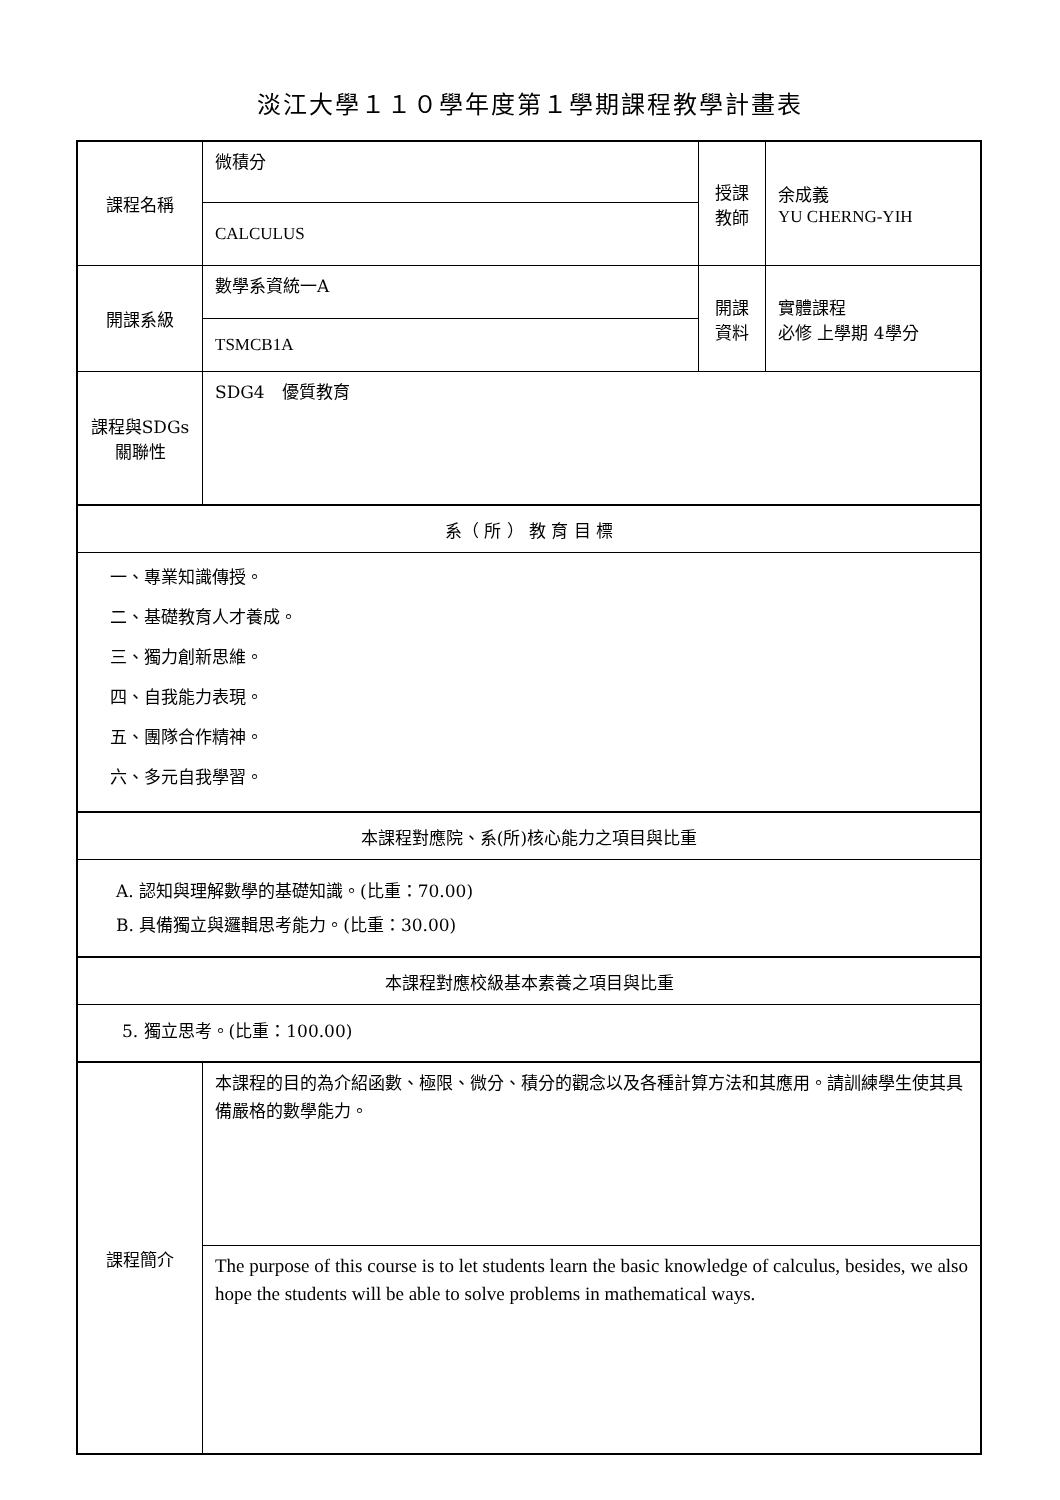淡江大學１１０學年度第１學期課程教學計畫表
| 課程名稱 | 微積分 | 授課 教師 | 余成義 YU CHERNG-YIH |
| | CALCULUS | | |
| 開課系級 | 數學系資統一A | 開課 資料 | 實體課程 必修 上學期 4學分 |
| | TSMCB1A | | |
| 課程與SDGs 關聯性 | SDG4 優質教育 | | |
| 系（ 所 ） 教 育 目 標 | | | |
| 一、專業知識傳授。 | | | |
| 二、基礎教育人才養成。 | | | |
| 三、獨力創新思維。 | | | |
| 四、自我能力表現。 | | | |
| 五、團隊合作精神。 | | | |
| 六、多元自我學習。 | | | |
| 本課程對應院、系(所)核心能力之項目與比重 | | | |
| A. 認知與理解數學的基礎知識。(比重：70.00) B. 具備獨立與邏輯思考能力。(比重：30.00) | | | |
| 本課程對應校級基本素養之項目與比重 | | | |
| 5. 獨立思考。(比重：100.00) | | | |
| 課程簡介 | 本課程的目的為介紹函數、極限、微分、積分的觀念以及各種計算方法和其應用。請訓練學生使其具備嚴格的數學能力。 | | |
| | The purpose of this course is to let students learn the basic knowledge of calculus, besides, we also hope the students will be able to solve problems in mathematical ways. | | |